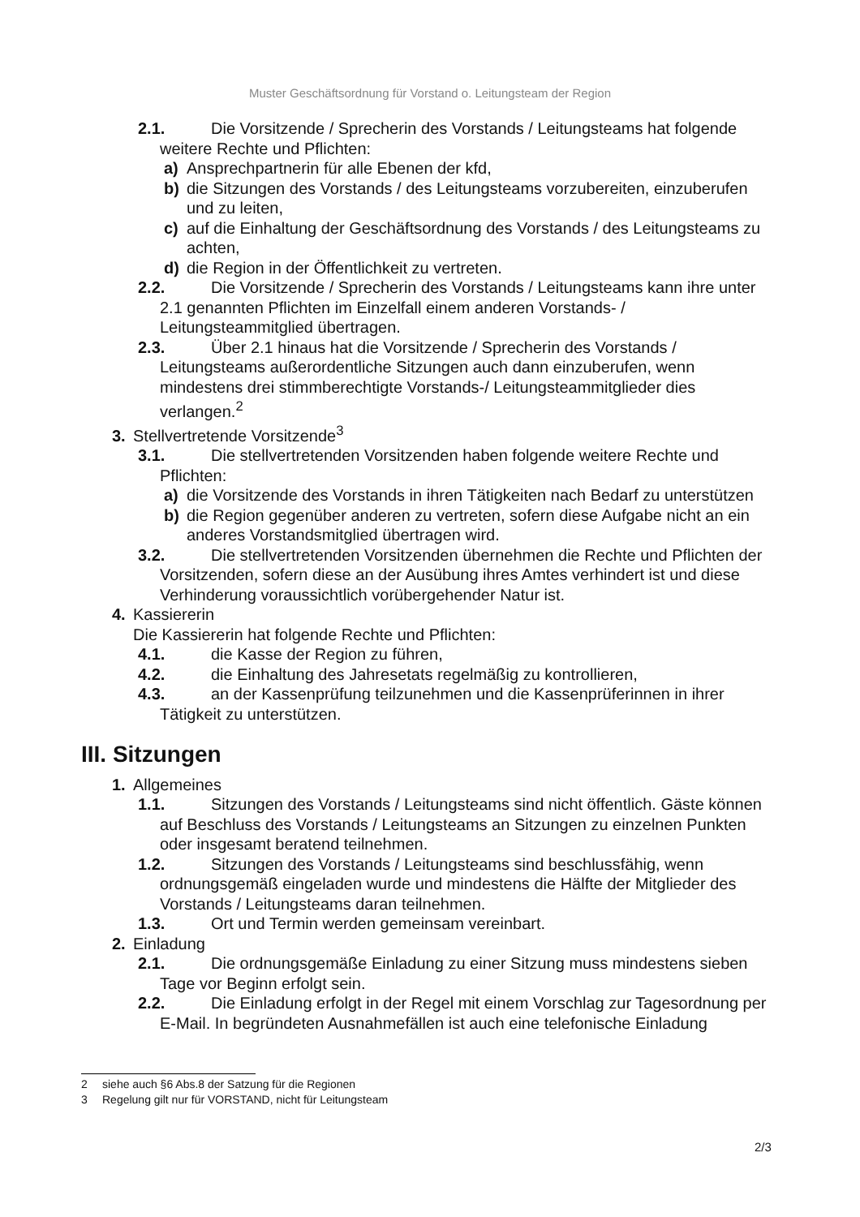Muster Geschäftsordnung für Vorstand o. Leitungsteam der Region
2.1. Die Vorsitzende / Sprecherin des Vorstands / Leitungsteams hat folgende weitere Rechte und Pflichten:
a) Ansprechpartnerin für alle Ebenen der kfd,
b) die Sitzungen des Vorstands / des Leitungsteams vorzubereiten, einzuberufen und zu leiten,
c) auf die Einhaltung der Geschäftsordnung des Vorstands / des Leitungsteams zu achten,
d) die Region in der Öffentlichkeit zu vertreten.
2.2. Die Vorsitzende / Sprecherin des Vorstands / Leitungsteams kann ihre unter 2.1 genannten Pflichten im Einzelfall einem anderen Vorstands- / Leitungsteammitglied übertragen.
2.3. Über 2.1 hinaus hat die Vorsitzende / Sprecherin des Vorstands / Leitungsteams außerordentliche Sitzungen auch dann einzuberufen, wenn mindestens drei stimmberechtigte Vorstands-/ Leitungsteammitglieder dies verlangen.<sup>2</sup>
3. Stellvertretende Vorsitzende<sup>3</sup>
3.1. Die stellvertretenden Vorsitzenden haben folgende weitere Rechte und Pflichten:
a) die Vorsitzende des Vorstands in ihren Tätigkeiten nach Bedarf zu unterstützen
b) die Region gegenüber anderen zu vertreten, sofern diese Aufgabe nicht an ein anderes Vorstandsmitglied übertragen wird.
3.2. Die stellvertretenden Vorsitzenden übernehmen die Rechte und Pflichten der Vorsitzenden, sofern diese an der Ausübung ihres Amtes verhindert ist und diese Verhinderung voraussichtlich vorübergehender Natur ist.
4. Kassiererin
Die Kassiererin hat folgende Rechte und Pflichten:
4.1. die Kasse der Region zu führen,
4.2. die Einhaltung des Jahresetats regelmäßig zu kontrollieren,
4.3. an der Kassenprüfung teilzunehmen und die Kassenprüferinnen in ihrer Tätigkeit zu unterstützen.
III. Sitzungen
1. Allgemeines
1.1. Sitzungen des Vorstands / Leitungsteams sind nicht öffentlich. Gäste können auf Beschluss des Vorstands / Leitungsteams an Sitzungen zu einzelnen Punkten oder insgesamt beratend teilnehmen.
1.2. Sitzungen des Vorstands / Leitungsteams sind beschlussfähig, wenn ordnungsgemäß eingeladen wurde und mindestens die Hälfte der Mitglieder des Vorstands / Leitungsteams daran teilnehmen.
1.3. Ort und Termin werden gemeinsam vereinbart.
2. Einladung
2.1. Die ordnungsgemäße Einladung zu einer Sitzung muss mindestens sieben Tage vor Beginn erfolgt sein.
2.2. Die Einladung erfolgt in der Regel mit einem Vorschlag zur Tagesordnung per E-Mail. In begründeten Ausnahmefällen ist auch eine telefonische Einladung
2 siehe auch §6 Abs.8 der Satzung für die Regionen
3 Regelung gilt nur für VORSTAND, nicht für Leitungsteam
2/3